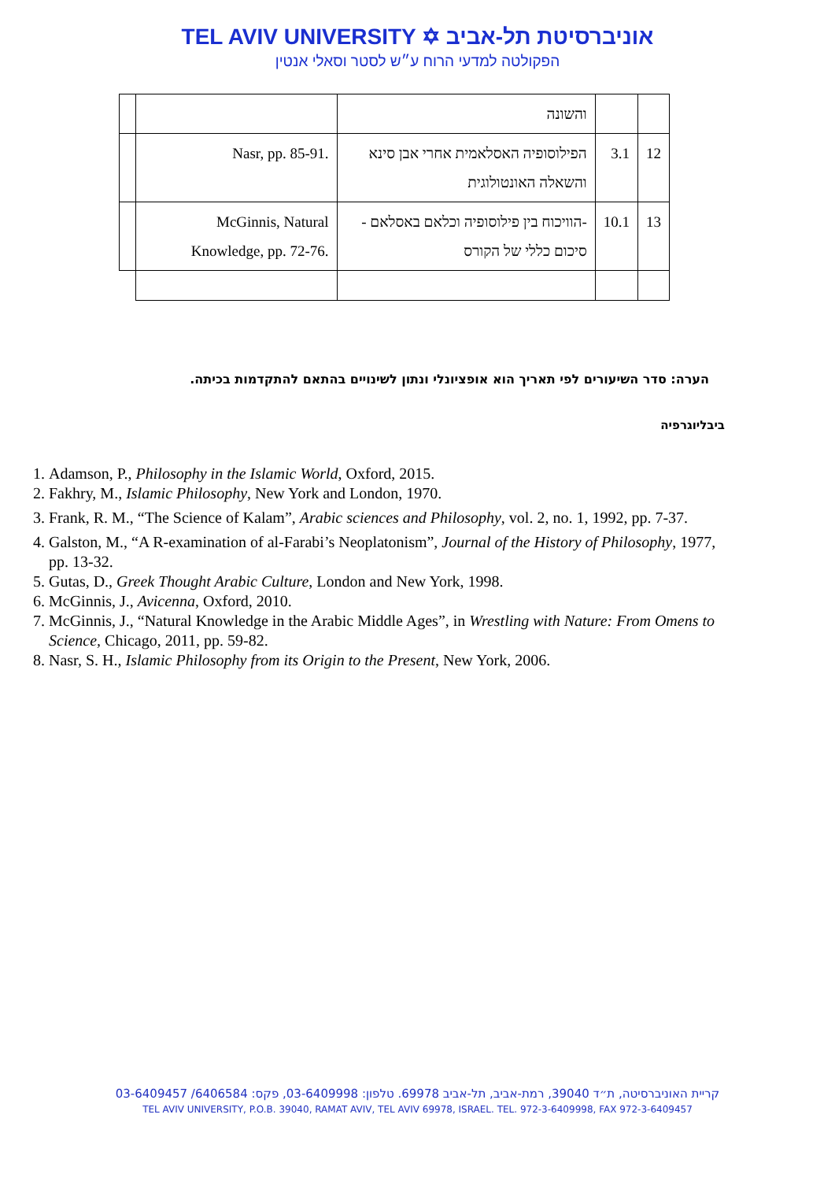TEL AVIV UNIVERSITY ✡ אוניברסיטת תל-אביב
הפקולטה למדעי הרוח ע״ש לסטר וסאלי אנטין
| | | והשונה | | |
| | Nasr, pp. 85-91. | הפילוסופיה האסלאמית אחרי אבן סינא והשאלה האונטולוגית | 3.1 | 12 |
| | McGinnis, Natural Knowledge, pp. 72-76. | -הוויכוח בין פילוסופיה וכלאם באסלאם -סיכום כללי של הקורס | 10.1 | 13 |
הערה: סדר השיעורים לפי תאריך הוא אופציונלי ונתון לשינויים בהתאם להתקדמות בכיתה.
ביבליוגרפיה
1. Adamson, P., Philosophy in the Islamic World, Oxford, 2015.
2. Fakhry, M., Islamic Philosophy, New York and London, 1970.
3. Frank, R. M., “The Science of Kalam”, Arabic sciences and Philosophy, vol. 2, no. 1, 1992, pp. 7-37.
4. Galston, M., “A R-examination of al-Farabi’s Neoplatonism”, Journal of the History of Philosophy, 1977, pp. 13-32.
5. Gutas, D., Greek Thought Arabic Culture, London and New York, 1998.
6. McGinnis, J., Avicenna, Oxford, 2010.
7. McGinnis, J., “Natural Knowledge in the Arabic Middle Ages”, in Wrestling with Nature: From Omens to Science, Chicago, 2011, pp. 59-82.
8. Nasr, S. H., Islamic Philosophy from its Origin to the Present, New York, 2006.
קריית האוניברסיטה, ת״ד 39040, רמת-אביב, תל-אביב 69978. טלפון: 03-6409998, פקס: 6406584/ 03-6409457
TEL AVIV UNIVERSITY, P.O.B. 39040, RAMAT AVIV, TEL AVIV 69978, ISRAEL. TEL. 972-3-6409998, FAX 972-3-6409457